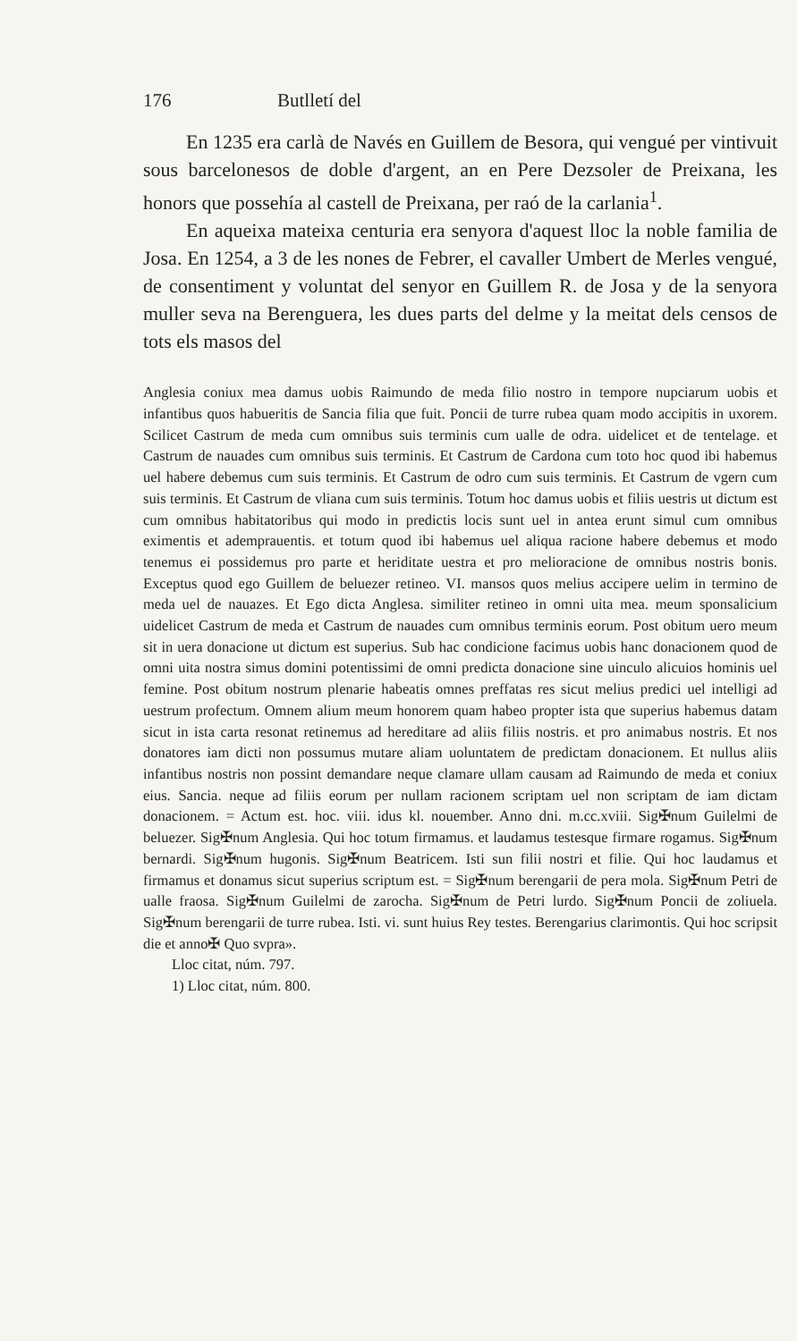176 Butlletí del
En 1235 era carlà de Navés en Guillem de Besora, qui vengué per vintivuit sous barcelonesos de doble d'argent, an en Pere Dezsoler de Preixana, les honors que possehía al castell de Preixana, per raó de la carlania<sup>1</sup>.
En aqueixa mateixa centuria era senyora d'aquest lloc la noble familia de Josa. En 1254, a 3 de les nones de Febrer, el cavaller Umbert de Merles vengué, de consentiment y voluntat del senyor en Guillem R. de Josa y de la senyora muller seva na Berenguera, les dues parts del delme y la meitat dels censos de tots els masos del
Anglesia coniux mea damus uobis Raimundo de meda filio nostro in tempore nupciarum uobis et infantibus quos habueritis de Sancia filia que fuit. Poncii de turre rubea quam modo accipitis in uxorem. Scilicet Castrum de meda cum omnibus suis terminis cum ualle de odra. uidelicet et de tentelage. et Castrum de nauades cum omnibus suis terminis. Et Castrum de Cardona cum toto hoc quod ibi habemus uel habere debemus cum suis terminis. Et Castrum de odro cum suis terminis. Et Castrum de vgern cum suis terminis. Et Castrum de vliana cum suis terminis. Totum hoc damus uobis et filiis uestris ut dictum est cum omnibus habitatoribus qui modo in predictis locis sunt uel in antea erunt simul cum omnibus eximentis et ademprauentis. et totum quod ibi habemus uel aliqua racione habere debemus et modo tenemus ei possidemus pro parte et heriditate uestra et pro melioracione de omnibus nostris bonis. Exceptus quod ego Guillem de beluezer retineo. VI. mansos quos melius accipere uelim in termino de meda uel de nauazes. Et Ego dicta Anglesa. similiter retineo in omni uita mea. meum sponsalicium uidelicet Castrum de meda et Castrum de nauades cum omnibus terminis eorum. Post obitum uero meum sit in uera donacione ut dictum est superius. Sub hac condicione facimus uobis hanc donacionem quod de omni uita nostra simus domini potentissimi de omni predicta donacione sine uinculo alicuios hominis uel femine. Post obitum nostrum plenarie habeatis omnes preffatas res sicut melius predici uel intelligi ad uestrum profectum. Omnem alium meum honorem quam habeo propter ista que superius habemus datam sicut in ista carta resonat retinemus ad hereditare ad aliis filiis nostris. et pro animabus nostris. Et nos donatores iam dicti non possumus mutare aliam uoluntatem de predictam donacionem. Et nullus aliis infantibus nostris non possint demandare neque clamare ullam causam ad Raimundo de meda et coniux eius. Sancia. neque ad filiis eorum per nullam racionem scriptam uel non scriptam de iam dictam donacionem. = Actum est. hoc. viii. idus kl. nouember. Anno dni. m.cc.xviii. Sig✠num Guilelmi de beluezer. Sig✠num Anglesia. Qui hoc totum firmamus. et laudamus testesque firmare rogamus. Sig✠num bernardi. Sig✠num hugonis. Sig✠num Beatricem. Isti sun filii nostri et filie. Qui hoc laudamus et firmamus et donamus sicut superius scriptum est. = Sig✠num berengarii de pera mola. Sig✠num Petri de ualle fraosa. Sig✠num Guilelmi de zarocha. Sig✠num de Petri lurdo. Sig✠num Poncii de zoliuela. Sig✠num berengarii de turre rubea. Isti. vi. sunt huius Rey testes. Berengarius clarimontis. Qui hoc scripsit die et anno✠ Quo svpra».
Lloc citat, núm. 797.
1) Lloc citat, núm. 800.